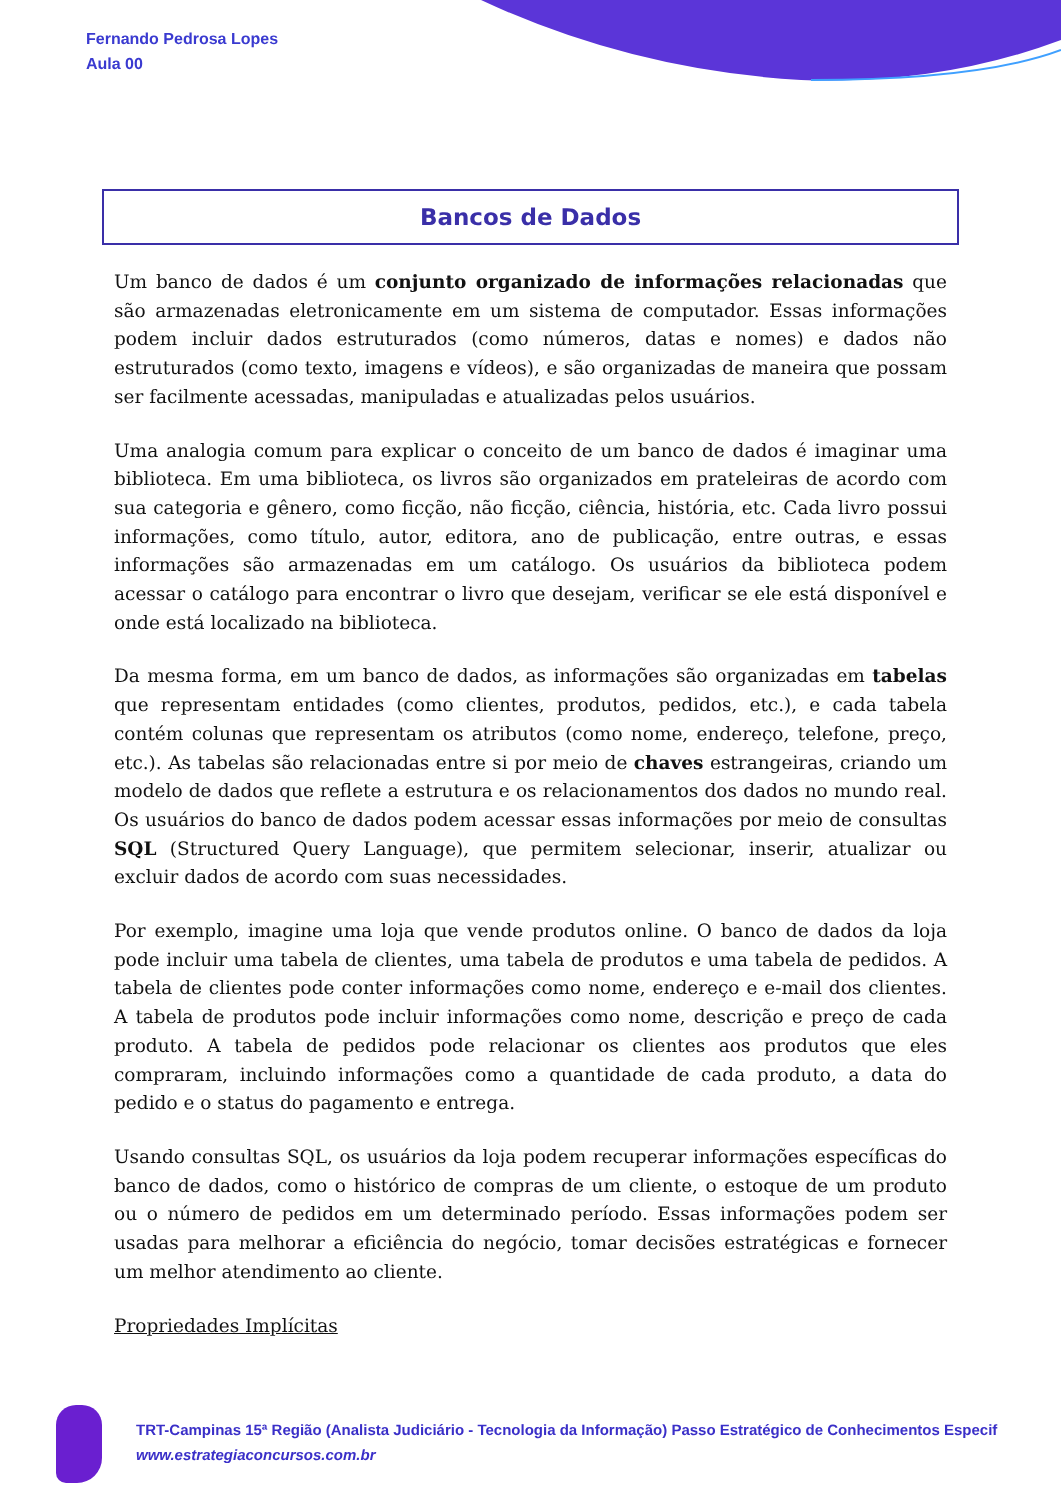Fernando Pedrosa Lopes
Aula 00
Bancos de Dados
Um banco de dados é um conjunto organizado de informações relacionadas que são armazenadas eletronicamente em um sistema de computador. Essas informações podem incluir dados estruturados (como números, datas e nomes) e dados não estruturados (como texto, imagens e vídeos), e são organizadas de maneira que possam ser facilmente acessadas, manipuladas e atualizadas pelos usuários.
Uma analogia comum para explicar o conceito de um banco de dados é imaginar uma biblioteca. Em uma biblioteca, os livros são organizados em prateleiras de acordo com sua categoria e gênero, como ficção, não ficção, ciência, história, etc. Cada livro possui informações, como título, autor, editora, ano de publicação, entre outras, e essas informações são armazenadas em um catálogo. Os usuários da biblioteca podem acessar o catálogo para encontrar o livro que desejam, verificar se ele está disponível e onde está localizado na biblioteca.
Da mesma forma, em um banco de dados, as informações são organizadas em tabelas que representam entidades (como clientes, produtos, pedidos, etc.), e cada tabela contém colunas que representam os atributos (como nome, endereço, telefone, preço, etc.). As tabelas são relacionadas entre si por meio de chaves estrangeiras, criando um modelo de dados que reflete a estrutura e os relacionamentos dos dados no mundo real. Os usuários do banco de dados podem acessar essas informações por meio de consultas SQL (Structured Query Language), que permitem selecionar, inserir, atualizar ou excluir dados de acordo com suas necessidades.
Por exemplo, imagine uma loja que vende produtos online. O banco de dados da loja pode incluir uma tabela de clientes, uma tabela de produtos e uma tabela de pedidos. A tabela de clientes pode conter informações como nome, endereço e e-mail dos clientes. A tabela de produtos pode incluir informações como nome, descrição e preço de cada produto. A tabela de pedidos pode relacionar os clientes aos produtos que eles compraram, incluindo informações como a quantidade de cada produto, a data do pedido e o status do pagamento e entrega.
Usando consultas SQL, os usuários da loja podem recuperar informações específicas do banco de dados, como o histórico de compras de um cliente, o estoque de um produto ou o número de pedidos em um determinado período. Essas informações podem ser usadas para melhorar a eficiência do negócio, tomar decisões estratégicas e fornecer um melhor atendimento ao cliente.
Propriedades Implícitas
TRT-Campinas 15ª Região (Analista Judiciário - Tecnologia da Informação) Passo Estratégico de Conhecimentos Especif
www.estrategiaconcursos.com.br